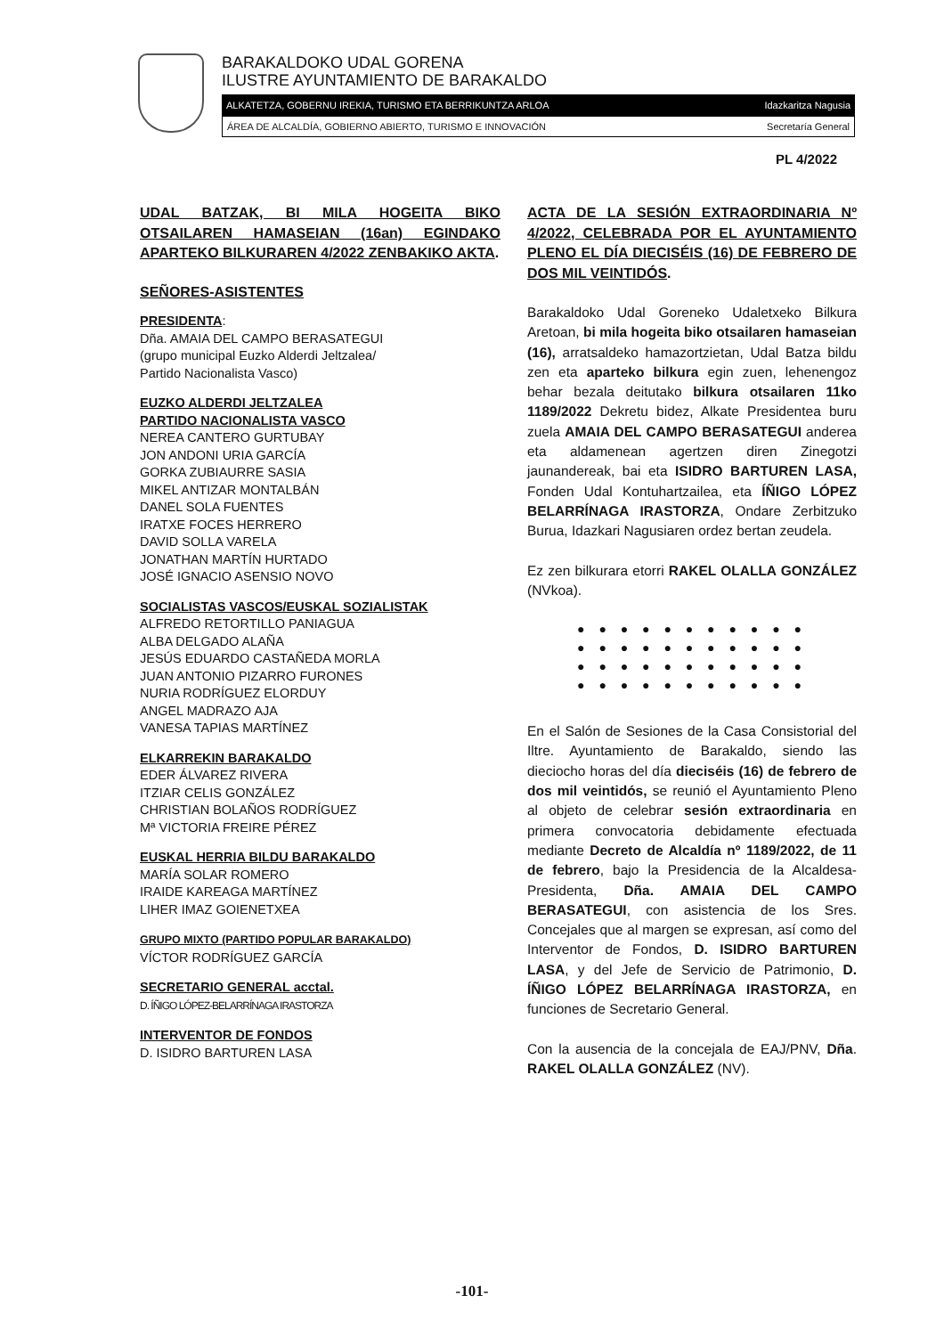BARAKALDOKO UDAL GORENA
ILUSTRE AYUNTAMIENTO DE BARAKALDO
ALKATETZA, GOBERNU IREKIA, TURISMO ETA BERRIKUNTZA ARLOA Idazkaritza Nagusia
ÁREA DE ALCALDÍA, GOBIERNO ABIERTO, TURISMO E INNOVACIÓN Secretaría General
PL 4/2022
UDAL BATZAK, BI MILA HOGEITA BIKO OTSAILAREN HAMASEIAN (16an) EGINDAKO APARTEKO BILKURAREN 4/2022 ZENBAKIKO AKTA.
SEÑORES-ASISTENTES
PRESIDENTA:
Dña. AMAIA DEL CAMPO BERASATEGUI
(grupo municipal Euzko Alderdi Jeltzalea/
Partido Nacionalista Vasco)
EUZKO ALDERDI JELTZALEA
PARTIDO NACIONALISTA VASCO
NEREA CANTERO GURTUBAY
JON ANDONI URIA GARCÍA
GORKA ZUBIAURRE SASIA
MIKEL ANTIZAR MONTALBÁN
DANEL SOLA FUENTES
IRATXE FOCES HERRERO
DAVID SOLLA VARELA
JONATHAN MARTÍN HURTADO
JOSÉ IGNACIO ASENSIO NOVO
SOCIALISTAS VASCOS/EUSKAL SOZIALISTAK
ALFREDO RETORTILLO PANIAGUA
ALBA DELGADO ALAÑA
JESÚS EDUARDO CASTAÑEDA MORLA
JUAN ANTONIO PIZARRO FURONES
NURIA RODRÍGUEZ ELORDUY
ANGEL MADRAZO AJA
VANESA TAPIAS MARTÍNEZ
ELKARREKIN BARAKALDO
EDER ÁLVAREZ RIVERA
ITZIAR CELIS GONZÁLEZ
CHRISTIAN BOLAÑOS RODRÍGUEZ
Mª VICTORIA FREIRE PÉREZ
EUSKAL HERRIA BILDU BARAKALDO
MARÍA SOLAR ROMERO
IRAIDE KAREAGA MARTÍNEZ
LIHER IMAZ GOIENETXEA
GRUPO MIXTO (PARTIDO POPULAR BARAKALDO)
VÍCTOR RODRÍGUEZ GARCÍA
SECRETARIO GENERAL acctal.
D. ÍÑIGO LÓPEZ-BELARRÍNAGA IRASTORZA
INTERVENTOR DE FONDOS
D. ISIDRO BARTUREN LASA
ACTA DE LA SESIÓN EXTRAORDINARIA Nº 4/2022, CELEBRADA POR EL AYUNTAMIENTO PLENO EL DÍA DIECISÉIS (16) DE FEBRERO DE DOS MIL VEINTIDÓS.
Barakaldoko Udal Goreneko Udaletxeko Bilkura Aretoan, bi mila hogeita biko otsailaren hamaseian (16), arratsaldeko hamazortzietan, Udal Batza bildu zen eta aparteko bilkura egin zuen, lehenengoz behar bezala deitutako bilkura otsailaren 11ko 1189/2022 Dekretu bidez, Alkate Presidentea buru zuela AMAIA DEL CAMPO BERASATEGUI anderea eta aldamenean agertzen diren Zinegotzi jaunandereak, bai eta ISIDRO BARTUREN LASA, Fonden Udal Kontuhartzailea, eta ÍÑIGO LÓPEZ BELARRÍNAGA IRASTORZA, Ondare Zerbitzuko Burua, Idazkari Nagusiaren ordez bertan zeudela.
Ez zen bilkurara etorri RAKEL OLALLA GONZÁLEZ (NVkoa).
● ● ● ● ● ● ● ● ● ● ●
● ● ● ● ● ● ● ● ● ● ●
● ● ● ● ● ● ● ● ● ● ●
● ● ● ● ● ● ● ● ● ● ●
En el Salón de Sesiones de la Casa Consistorial del Iltre. Ayuntamiento de Barakaldo, siendo las dieciocho horas del día dieciséis (16) de febrero de dos mil veintidós, se reunió el Ayuntamiento Pleno al objeto de celebrar sesión extraordinaria en primera convocatoria debidamente efectuada mediante Decreto de Alcaldía nº 1189/2022, de 11 de febrero, bajo la Presidencia de la Alcaldesa-Presidenta, Dña. AMAIA DEL CAMPO BERASATEGUI, con asistencia de los Sres. Concejales que al margen se expresan, así como del Interventor de Fondos, D. ISIDRO BARTUREN LASA, y del Jefe de Servicio de Patrimonio, D. ÍÑIGO LÓPEZ BELARRÍNAGA IRASTORZA, en funciones de Secretario General.
Con la ausencia de la concejala de EAJ/PNV, Dña. RAKEL OLALLA GONZÁLEZ (NV).
-101-